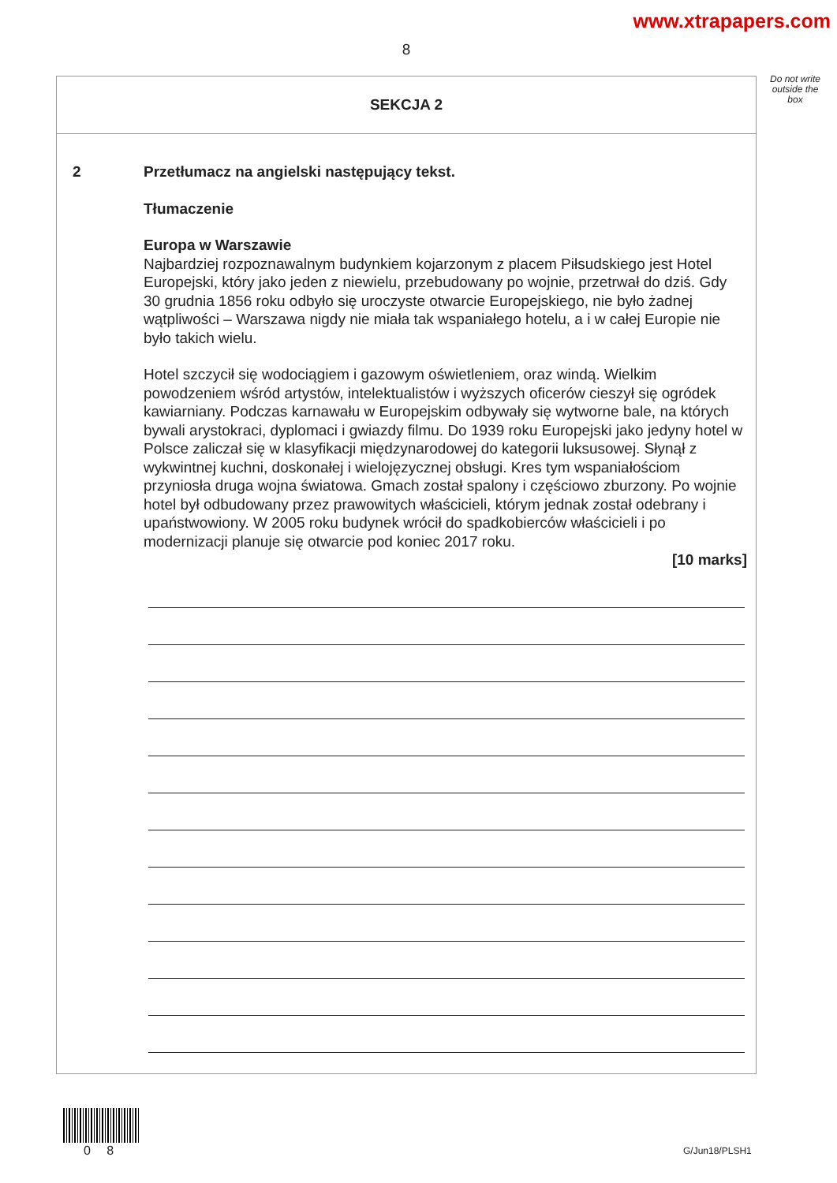www.xtrapapers.com
8
Do not write outside the box
SEKCJA 2
2 Przetłumacz na angielski następujący tekst.
Tłumaczenie
Europa w Warszawie
Najbardziej rozpoznawalnym budynkiem kojarzonym z placem Piłsudskiego jest Hotel Europejski, który jako jeden z niewielu, przebudowany po wojnie, przetrwał do dziś. Gdy 30 grudnia 1856 roku odbyło się uroczyste otwarcie Europejskiego, nie było żadnej wątpliwości – Warszawa nigdy nie miała tak wspaniałego hotelu, a i w całej Europie nie było takich wielu.
Hotel szczycił się wodociągiem i gazowym oświetleniem, oraz windą. Wielkim powodzeniem wśród artystów, intelektualistów i wyższych oficerów cieszył się ogródek kawiarniany. Podczas karnawału w Europejskim odbywały się wytworne bale, na których bywali arystokraci, dyplomaci i gwiazdy filmu. Do 1939 roku Europejski jako jedyny hotel w Polsce zaliczał się w klasyfikacji międzynarodowej do kategorii luksusowej. Słynął z wykwintnej kuchni, doskonałej i wielojęzycznej obsługi. Kres tym wspaniałościom przyniosła druga wojna światowa. Gmach został spalony i częściowo zburzony. Po wojnie hotel był odbudowany przez prawowitych właścicieli, którym jednak został odebrany i upaństwowiony. W 2005 roku budynek wrócił do spadkobierców właścicieli i po modernizacji planuje się otwarcie pod koniec 2017 roku.
[10 marks]
0 8 G/Jun18/PLSH1